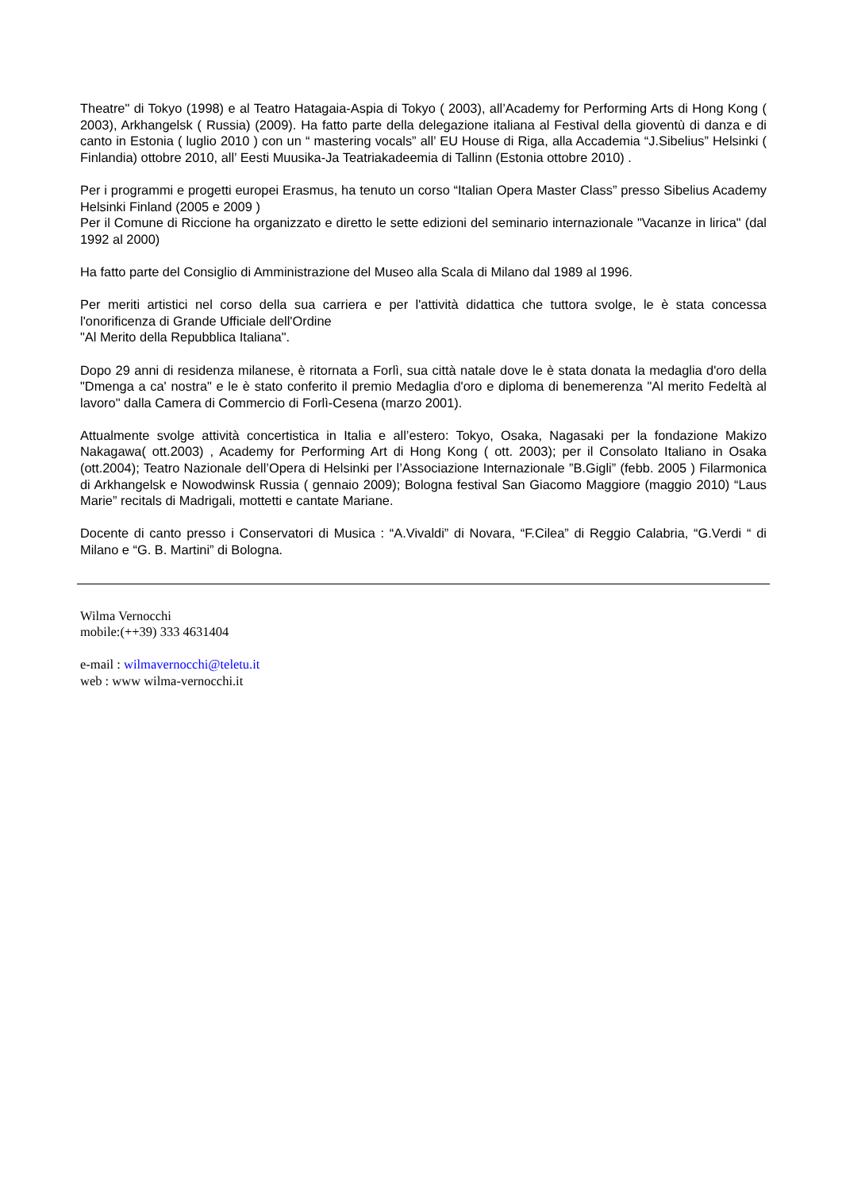Theatre" di Tokyo (1998) e al Teatro Hatagaia-Aspia di Tokyo ( 2003), all’Academy for Performing Arts di Hong Kong ( 2003), Arkhangelsk ( Russia) (2009). Ha fatto parte della delegazione italiana al Festival della gioventù di danza e di canto in Estonia ( luglio 2010 ) con un “ mastering vocals” all’ EU House di Riga, alla Accademia “J.Sibelius” Helsinki ( Finlandia) ottobre 2010, all’ Eesti Muusika-Ja Teatriakadeemia di Tallinn (Estonia ottobre 2010) .
Per i programmi e progetti europei Erasmus, ha tenuto un corso “Italian Opera Master Class” presso Sibelius Academy Helsinki Finland (2005 e 2009 )
Per il Comune di Riccione ha organizzato e diretto le sette edizioni del seminario internazionale "Vacanze in lirica" (dal 1992 al 2000)
Ha fatto parte del Consiglio di Amministrazione del Museo alla Scala di Milano dal 1989 al 1996.
Per meriti artistici nel corso della sua carriera e per l'attività didattica che tuttora svolge, le è stata concessa l'onorificenza di Grande Ufficiale dell'Ordine
"Al Merito della Repubblica Italiana".
Dopo 29 anni di residenza milanese, è ritornata a Forlì, sua città natale dove le è stata donata la medaglia d'oro della "Dmenga a ca' nostra" e le è stato conferito il premio Medaglia d'oro e diploma di benemerenza "Al merito Fedeltà al lavoro" dalla Camera di Commercio di Forlì-Cesena (marzo 2001).
Attualmente svolge attività concertistica in Italia e all’estero: Tokyo, Osaka, Nagasaki per la fondazione Makizo Nakagawa( ott.2003) , Academy for Performing Art di Hong Kong ( ott. 2003); per il Consolato Italiano in Osaka (ott.2004); Teatro Nazionale dell’Opera di Helsinki per l’Associazione Internazionale ”B.Gigli” (febb. 2005 ) Filarmonica di Arkhangelsk e Nowodwinsk Russia ( gennaio 2009); Bologna festival San Giacomo Maggiore (maggio 2010) “Laus Marie” recitals di Madrigali, mottetti e cantate Mariane.
Docente di canto presso i Conservatori di Musica : “A.Vivaldi” di Novara, “F.Cilea” di Reggio Calabria, “G.Verdi “ di Milano e “G. B. Martini” di Bologna.
Wilma Vernocchi
mobile:(++39) 333 4631404
e-mail : wilmavernocchi@teletu.it
web : www wilma-vernocchi.it